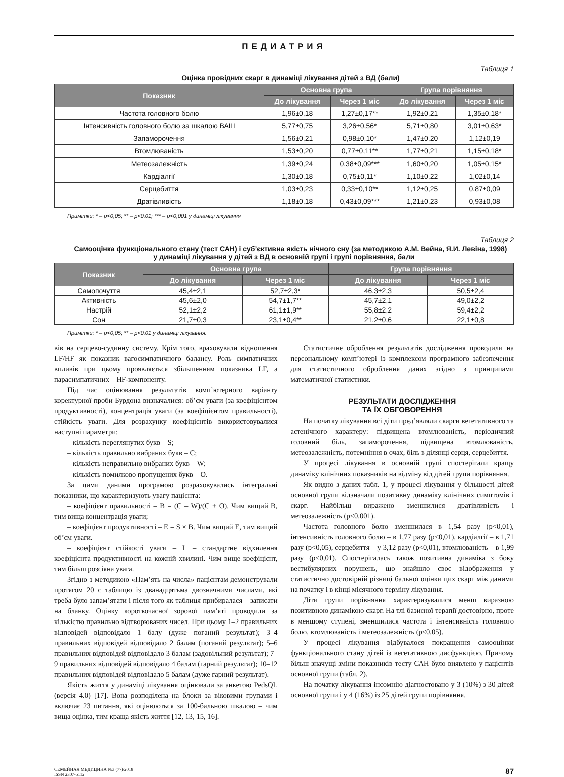ПЕДИАТРИЯ
Таблиця 1
Оцінка провідних скарг в динаміці лікування дітей з ВД (бали)
| Показник | Основна група | | Група порівняння | |
| --- | --- | --- | --- | --- |
| | До лікування | Через 1 міс | До лікування | Через 1 міс |
| Частота головного болю | 1,96±0,18 | 1,27±0,17** | 1,92±0,21 | 1,35±0,18* |
| Інтенсивність головного болю за шкалою ВАШ | 5,77±0,75 | 3,26±0,56* | 5,71±0,80 | 3,01±0,63* |
| Запаморочення | 1,56±0,21 | 0,98±0,10* | 1,47±0,20 | 1,12±0,19 |
| Втомлюваність | 1,53±0,20 | 0,77±0,11** | 1,77±0,21 | 1,15±0,18* |
| Метеозалежність | 1,39±0,24 | 0,38±0,09*** | 1,60±0,20 | 1,05±0,15* |
| Кардіалгії | 1,30±0,18 | 0,75±0,11* | 1,10±0,22 | 1,02±0,14 |
| Серцебиття | 1,03±0,23 | 0,33±0,10** | 1,12±0,25 | 0,87±0,09 |
| Дратівливість | 1,18±0,18 | 0,43±0,09*** | 1,21±0,23 | 0,93±0,08 |
Примітки: * – p<0,05; ** – p<0,01; *** – p<0,001 у динаміці лікування
Таблиця 2
Самооцінка функціонального стану (тест САН) і суб’єктивна якість нічного сну (за методикою А.М. Вейна, Я.И. Левіна, 1998)
у динаміці лікування у дітей з ВД в основній групі і групі порівняння, бали
| Показник | Основна група | | Група порівняння | |
| --- | --- | --- | --- | --- |
| | До лікування | Через 1 міс | До лікування | Через 1 міс |
| Самопочуття | 45,4±2,1 | 52,7±2,3* | 46,3±2,3 | 50,5±2,4 |
| Активність | 45,6±2,0 | 54,7±1,7** | 45,7±2,1 | 49,0±2,2 |
| Настрій | 52,1±2,2 | 61,1±1,9** | 55,8±2,2 | 59,4±2,2 |
| Сон | 21,7±0,3 | 23,1±0,4** | 21,2±0,6 | 22,1±0,8 |
Примітки: * – p<0,05; ** – p<0,01 у динаміці лікування.
вів на серцево-судинну систему. Крім того, враховували відношення LF/HF як показник вагосимпатичного балансу. Роль симпатичних впливів при цьому проявляється збільшенням показника LF, а парасимпатичних – HF-компоненту.
Під час оцінювання результатів комп’ютерного варіанту коректурної проби Бурдона визначалися: об’єм уваги (за коефіцієнтом продуктивності), концентрація уваги (за коефіцієнтом правильності), стійкість уваги. Для розрахунку коефіцієнтів використовувалися наступні параметри:
– кількість переглянутих букв – S;
– кількість правильно вибраних букв – C;
– кількість неправильно вибраних букв – W;
– кількість помилково пропущених букв – O.
За цими даними програмою розраховувались інтегральні показники, що характеризують увагу пацієнта:
– коефіцієнт правильності – B = (C – W)/(C + O). Чим вищий B, тим вища концентрація уваги;
– коефіцієнт продуктивності – E = S × B. Чим вищий E, тим вищий об’єм уваги.
– коефіцієнт стійкості уваги – L – стандартне відхилення коефіцієнта продуктивності на кожній хвилині. Чим вище коефіцієнт, тим більш розсіяна увага.
Згідно з методикою «Пам’ять на числа» пацієнтам демонстрували протягом 20 с таблицю із дванадцятьма двозначними числами, які треба було запам’ятати і після того як таблиця прибиралася – записати на бланку. Оцінку короткочасної зорової пам’яті проводили за кількістю правильно відтворюваних чисел. При цьому 1–2 правильних відповідей відповідало 1 балу (дуже поганий результат); 3–4 правильних відповідей відповідало 2 балам (поганий результат); 5–6 правильних відповідей відповідало 3 балам (задовільний результат); 7–9 правильних відповідей відповідало 4 балам (гарний результат); 10–12 правильних відповідей відповідало 5 балам (дуже гарний результат).
Якість життя у динаміці лікування оцінювали за анкетою PedsQL (версія 4.0) [17]. Вона розподілена на блоки за віковими групами і включає 23 питання, які оцінюються за 100-бальною шкалою – чим вища оцінка, тим краща якість життя [12, 13, 15, 16].
Статистичне оброблення результатів дослідження проводили на персональному комп’ютері із комплексом програмного забезпечення для статистичного оброблення даних згідно з принципами математичної статистики.
РЕЗУЛЬТАТИ ДОСЛІДЖЕННЯ
ТА ЇХ ОБГОВОРЕННЯ
На початку лікування всі діти пред’являли скарги вегетативного та астенічного характеру: підвищена втомлюваність, періодичний головний біль, запаморочення, підвищена втомлюваність, метеозалежність, потемніння в очах, біль в ділянці серця, серцебиття.
У процесі лікування в основній групі спостерігали кращу динаміку клінічних показників на відміну від дітей групи порівняння.
Як видно з даних табл. 1, у процесі лікування у більшості дітей основної групи відзначали позитивну динаміку клінічних симптомів і скарг. Найбільш виражено зменшилися дратівливість і метеозалежність (p<0,001).
Частота головного болю зменшилася в 1,54 разу (p<0,01), інтенсивність головного болю – в 1,77 разу (p<0,01), кардіалгії – в 1,71 разу (p<0,05), серцебиття – у 3,12 разу (p<0,01), втомлюваність – в 1,99 разу (p<0,01). Спостерігалась також позитивна динаміка з боку вестибулярних порушень, що знайшло своє відображення у статистично достовірній різниці бальної оцінки цих скарг між даними на початку і в кінці місячного терміну лікування.
Діти групи порівняння характеризувалися менш виразною позитивною динамікою скарг. На тлі базисної терапії достовірно, проте в меншому ступені, зменшилися частота і інтенсивність головного болю, втомлюваність і метеозалежність (p<0,05).
У процесі лікування відбувалося покращення самооцінки функціонального стану дітей із вегетативною дисфункцією. Причому більш значущі зміни показників тесту САН було виявлено у пацієнтів основної групи (табл. 2).
На початку лікування інсомнію діагностовано у 3 (10%) з 30 дітей основної групи і у 4 (16%) із 25 дітей групи порівняння.
СЕМЕЙНАЯ МЕДИЦИНА №3 (77)/2018
ISSN 2307-5112
87